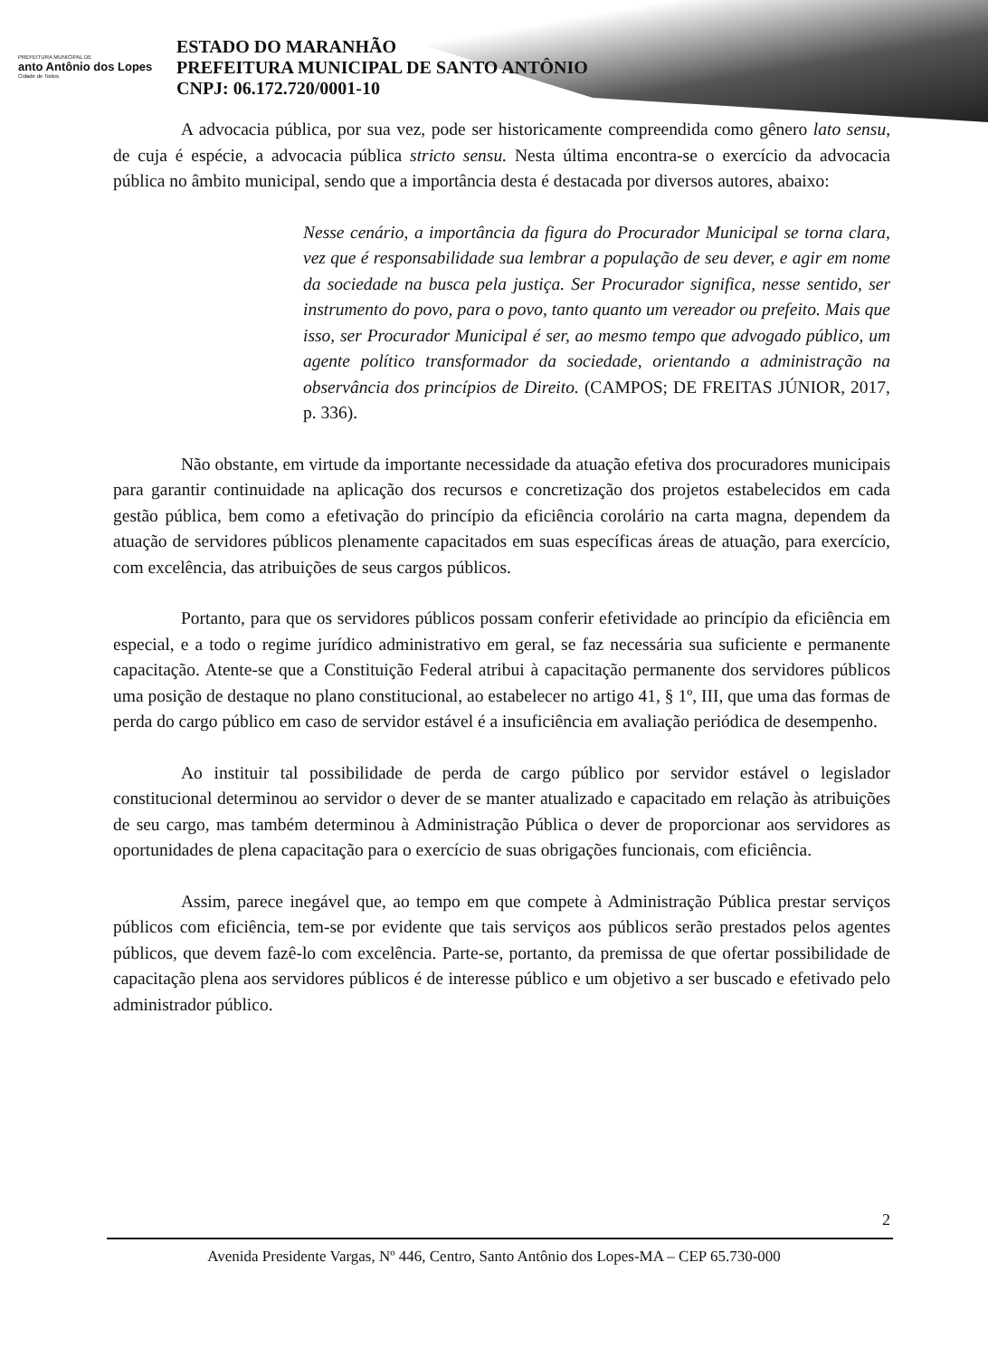PREFEITURA MUNICIPAL DE
anto Antônio dos Lopes
Cidade de Todos
ESTADO DO MARANHÃO
PREFEITURA MUNICIPAL DE SANTO ANTÔNIO
CNPJ: 06.172.720/0001-10
A advocacia pública, por sua vez, pode ser historicamente compreendida como gênero lato sensu, de cuja é espécie, a advocacia pública stricto sensu. Nesta última encontra-se o exercício da advocacia pública no âmbito municipal, sendo que a importância desta é destacada por diversos autores, abaixo:
Nesse cenário, a importância da figura do Procurador Municipal se torna clara, vez que é responsabilidade sua lembrar a população de seu dever, e agir em nome da sociedade na busca pela justiça. Ser Procurador significa, nesse sentido, ser instrumento do povo, para o povo, tanto quanto um vereador ou prefeito. Mais que isso, ser Procurador Municipal é ser, ao mesmo tempo que advogado público, um agente político transformador da sociedade, orientando a administração na observância dos princípios de Direito. (CAMPOS; DE FREITAS JÚNIOR, 2017, p. 336).
Não obstante, em virtude da importante necessidade da atuação efetiva dos procuradores municipais para garantir continuidade na aplicação dos recursos e concretização dos projetos estabelecidos em cada gestão pública, bem como a efetivação do princípio da eficiência corolário na carta magna, dependem da atuação de servidores públicos plenamente capacitados em suas específicas áreas de atuação, para exercício, com excelência, das atribuições de seus cargos públicos.
Portanto, para que os servidores públicos possam conferir efetividade ao princípio da eficiência em especial, e a todo o regime jurídico administrativo em geral, se faz necessária sua suficiente e permanente capacitação. Atente-se que a Constituição Federal atribui à capacitação permanente dos servidores públicos uma posição de destaque no plano constitucional, ao estabelecer no artigo 41, § 1º, III, que uma das formas de perda do cargo público em caso de servidor estável é a insuficiência em avaliação periódica de desempenho.
Ao instituir tal possibilidade de perda de cargo público por servidor estável o legislador constitucional determinou ao servidor o dever de se manter atualizado e capacitado em relação às atribuições de seu cargo, mas também determinou à Administração Pública o dever de proporcionar aos servidores as oportunidades de plena capacitação para o exercício de suas obrigações funcionais, com eficiência.
Assim, parece inegável que, ao tempo em que compete à Administração Pública prestar serviços públicos com eficiência, tem-se por evidente que tais serviços aos públicos serão prestados pelos agentes públicos, que devem fazê-lo com excelência. Parte-se, portanto, da premissa de que ofertar possibilidade de capacitação plena aos servidores públicos é de interesse público e um objetivo a ser buscado e efetivado pelo administrador público.
2
Avenida Presidente Vargas, Nº 446, Centro, Santo Antônio dos Lopes-MA – CEP 65.730-000